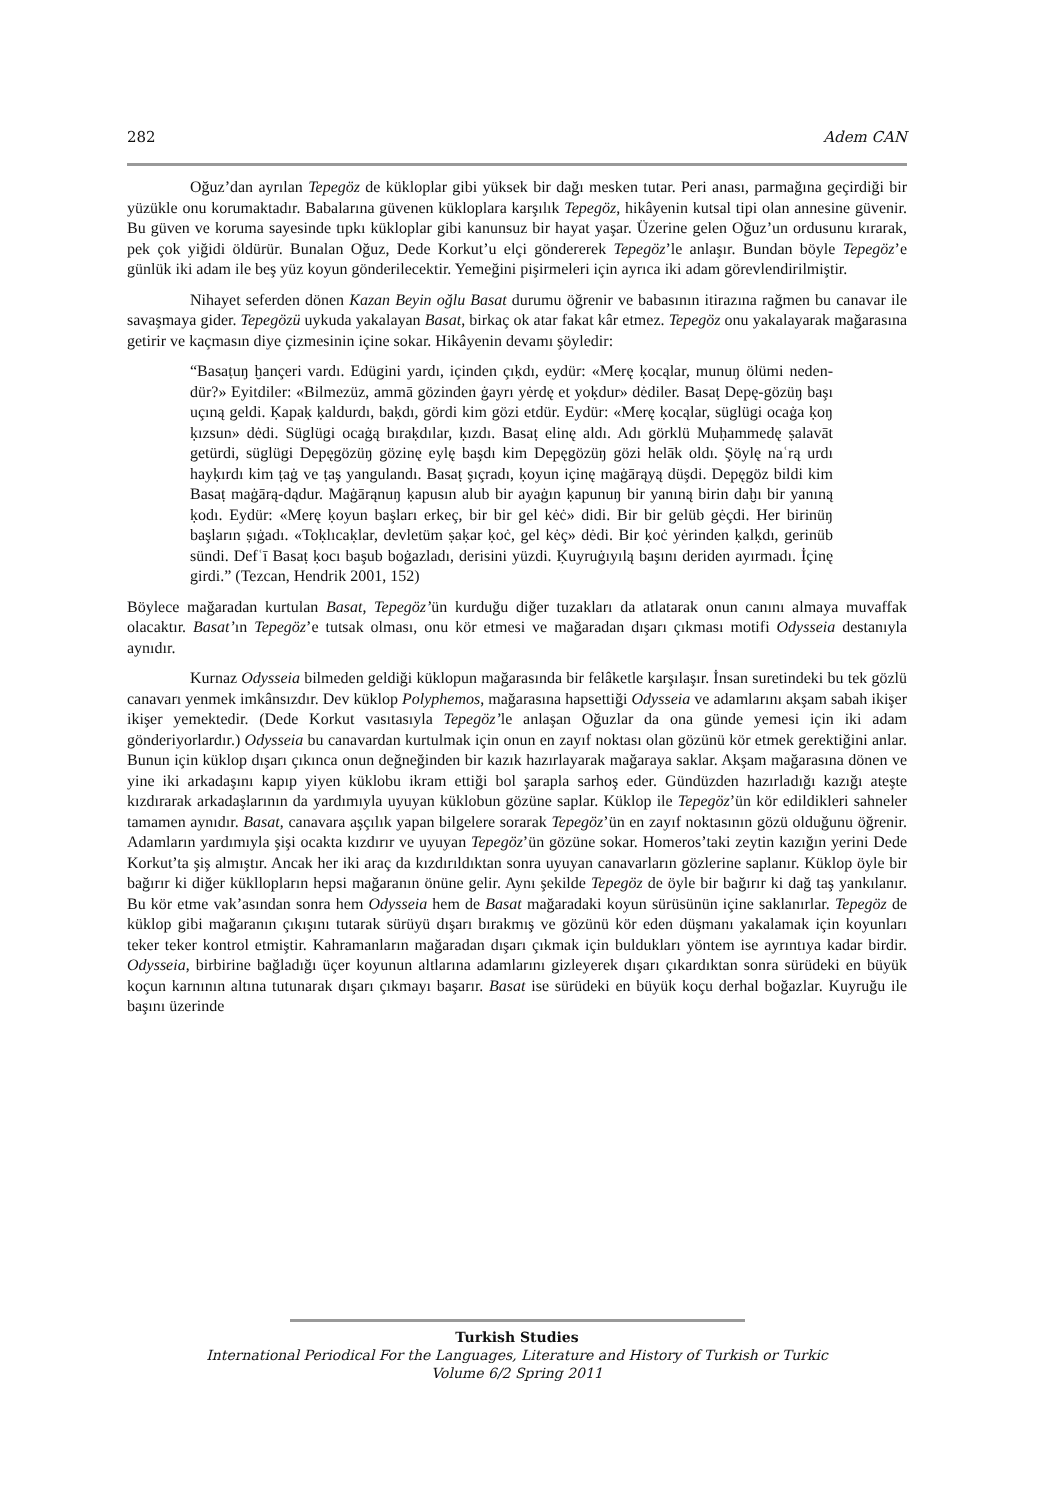282 Adem CAN
Oğuz’dan ayrılan Tepegöz de kükloplar gibi yüksek bir dağı mesken tutar. Peri anası, parmağına geçirdiği bir yüzükle onu korumaktadır. Babalarına güvenen kükloplara karşılık Tepegöz, hikâyenin kutsal tipi olan annesine güvenir. Bu güven ve koruma sayesinde tıpkı kükloplar gibi kanunsuz bir hayat yaşar. Üzerine gelen Oğuz’un ordusunu kırarak, pek çok yiğidi öldürür. Bunalan Oğuz, Dede Korkut’u elçi göndererek Tepegöz’le anlaşır. Bundan böyle Tepegöz’e günlük iki adam ile beş yüz koyun gönderilecektir. Yemeğini pişirmeleri için ayrıca iki adam görevlendirilmiştir.
Nihayet seferden dönen Kazan Beyin oğlu Basat durumu öğrenir ve babasının itirazına rağmen bu canavar ile savaşmaya gider. Tepegözü uykuda yakalayan Basat, birkaç ok atar fakat kâr etmez. Tepegöz onu yakalayarak mağarasına getirir ve kaçmasın diye çizmesinin içine sokar. Hikâyenin devamı şöyledir:
“Basaṭuŋ ḫançeri vardı. Edügini yardı, içinden çıḳdı, eydür: «Merę ḳocąlar, munuŋ ölümi neden-dür?» Eyitdiler: «Bilmezüz, ammā gözinden ġayrı yėrdę et yoḳdur» dėdiler. Basaṭ Depę-gözüŋ başı uçıną geldi. Ḳapaḳ ḳaldurdı, baḳdı, gördi kim gözi etdür. Eydür: «Merę ḳocąlar, süglügi ocaġa ḳoŋ ḳızsun» dėdi. Süglügi ocaġą bıraḳdılar, ḳızdı. Basaṭ elinę aldı. Adı görklü Muḥammedę ṣalavāt getürdi, süglügi Depęgözüŋ gözinę eylę başdı kim Depęgözüŋ gözi helāk oldı. Şöylę naʿrą urdı hayḳırdı kim ṭaġ ve ṭaş yangulandı. Basaṭ şıçradı, ḳoyun içinę maġārąyą düşdi. Depęgöz bildi kim Basaṭ maġārą-dądur. Maġārąnuŋ ḳapusın alub bir ayaġın ḳapunuŋ bir yanıną birin daḫı bir yanıną ḳodı. Eydür: «Merę ḳoyun başları erkeç, bir bir gel kėċ» didi. Bir bir gelüb gėçdi. Her birinüŋ başların ṣıġadı. «Toḳlıcaḳlar, devletüm ṣaḳar ḳoċ, gel kėç» dėdi. Bir ḳoċ yėrinden ḳalḳdı, gerinüb sündi. Defʿī Basaṭ ḳocı başub boġazladı, derisini yüzdi. Ḳuyruġıyılą başını deriden ayırmadı. İçinę girdi.” (Tezcan, Hendrik 2001, 152)
Böylece mağaradan kurtulan Basat, Tepegöz’ün kurduğu diğer tuzakları da atlatarak onun canını almaya muvaffak olacaktır. Basat’ın Tepegöz’e tutsak olması, onu kör etmesi ve mağaradan dışarı çıkması motifi Odysseia destanıyla aynıdır.
Kurnaz Odysseia bilmeden geldiği küklopun mağarasında bir felâketle karşılaşır. İnsan suretindeki bu tek gözlü canavarı yenmek imkânsızdır. Dev küklop Polyphemos, mağarasına hapsettiği Odysseia ve adamlarını akşam sabah ikişer ikişer yemektedir. (Dede Korkut vasıtasıyla Tepegöz’le anlaşan Oğuzlar da ona günde yemesi için iki adam gönderiyorlardır.) Odysseia bu canavardan kurtulmak için onun en zayıf noktası olan gözünü kör etmek gerektiğini anlar. Bunun için küklop dışarı çıkınca onun değneğinden bir kazık hazırlayarak mağaraya saklar. Akşam mağarasına dönen ve yine iki arkadaşını kapıp yiyen küklobu ikram ettiği bol şarapla sarhoş eder. Gündüzden hazırladığı kazığı ateşte kızdırarak arkadaşlarının da yardımıyla uyuyan küklobun gözüne saplar. Küklop ile Tepegöz’ün kör edildikleri sahneler tamamen aynıdır. Basat, canavara aşçılık yapan bilgelere sorarak Tepegöz’ün en zayıf noktasının gözü olduğunu öğrenir. Adamların yardımıyla şişi ocakta kızdırır ve uyuyan Tepegöz’ün gözüne sokar. Homeros’taki zeytin kazığın yerini Dede Korkut’ta şiş almıştır. Ancak her iki araç da kızdırıldıktan sonra uyuyan canavarların gözlerine saplanır. Küklop öyle bir bağırır ki diğer kükllopların hepsi mağaranın önüne gelir. Aynı şekilde Tepegöz de öyle bir bağırır ki dağ taş yankılanır. Bu kör etme vak’asından sonra hem Odysseia hem de Basat mağaradaki koyun sürüsünün içine saklanırlar. Tepegöz de küklop gibi mağaranın çıkışını tutarak sürüyü dışarı bırakmış ve gözünü kör eden düşmanı yakalamak için koyunları teker teker kontrol etmiştir. Kahramanların mağaradan dışarı çıkmak için buldukları yöntem ise ayrıntıya kadar birdir. Odysseia, birbirine bağladığı üçer koyunun altlarına adamlarını gizleyerek dışarı çıkardıktan sonra sürüdeki en büyük koçun karnının altına tutunarak dışarı çıkmayı başarır. Basat ise sürüdeki en büyük koçu derhal boğazlar. Kuyruğu ile başını üzerinde
Turkish Studies
International Periodical For the Languages, Literature and History of Turkish or Turkic
Volume 6/2 Spring 2011